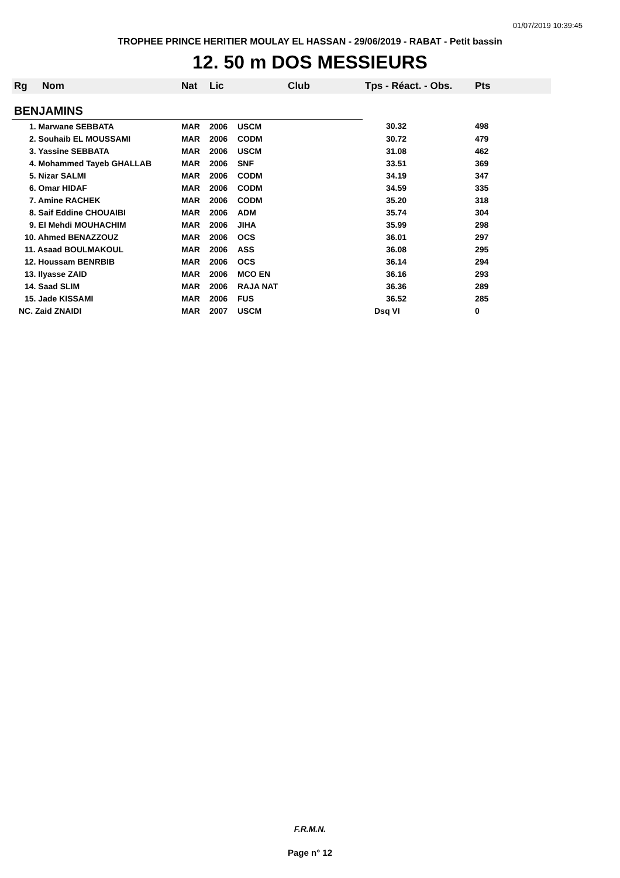01/07/2019 10:39:45
TROPHEE PRINCE HERITIER MOULAY EL HASSAN - 29/06/2019 - RABAT - Petit bassin
12. 50 m DOS MESSIEURS
| Rg | Nom | Nat | Lic | Club | Tps - Réact. - Obs. | Pts |
| --- | --- | --- | --- | --- | --- | --- |
| BENJAMINS | | | | | | |
| 1. Marwane SEBBATA | | MAR | 2006 | USCM | 30.32 | 498 |
| 2. Souhaib EL MOUSSAMI | | MAR | 2006 | CODM | 30.72 | 479 |
| 3. Yassine SEBBATA | | MAR | 2006 | USCM | 31.08 | 462 |
| 4. Mohammed Tayeb GHALLAB | | MAR | 2006 | SNF | 33.51 | 369 |
| 5. Nizar SALMI | | MAR | 2006 | CODM | 34.19 | 347 |
| 6. Omar HIDAF | | MAR | 2006 | CODM | 34.59 | 335 |
| 7. Amine RACHEK | | MAR | 2006 | CODM | 35.20 | 318 |
| 8. Saif Eddine CHOUAIBI | | MAR | 2006 | ADM | 35.74 | 304 |
| 9. El Mehdi MOUHACHIM | | MAR | 2006 | JIHA | 35.99 | 298 |
| 10. Ahmed BENAZZOUZ | | MAR | 2006 | OCS | 36.01 | 297 |
| 11. Asaad BOULMAKOUL | | MAR | 2006 | ASS | 36.08 | 295 |
| 12. Houssam BENRBIB | | MAR | 2006 | OCS | 36.14 | 294 |
| 13. Ilyasse ZAID | | MAR | 2006 | MCO EN | 36.16 | 293 |
| 14. Saad SLIM | | MAR | 2006 | RAJA NAT | 36.36 | 289 |
| 15. Jade KISSAMI | | MAR | 2006 | FUS | 36.52 | 285 |
| NC. Zaid ZNAIDI | | MAR | 2007 | USCM | Dsq VI | 0 |
F.R.M.N.
Page n° 12